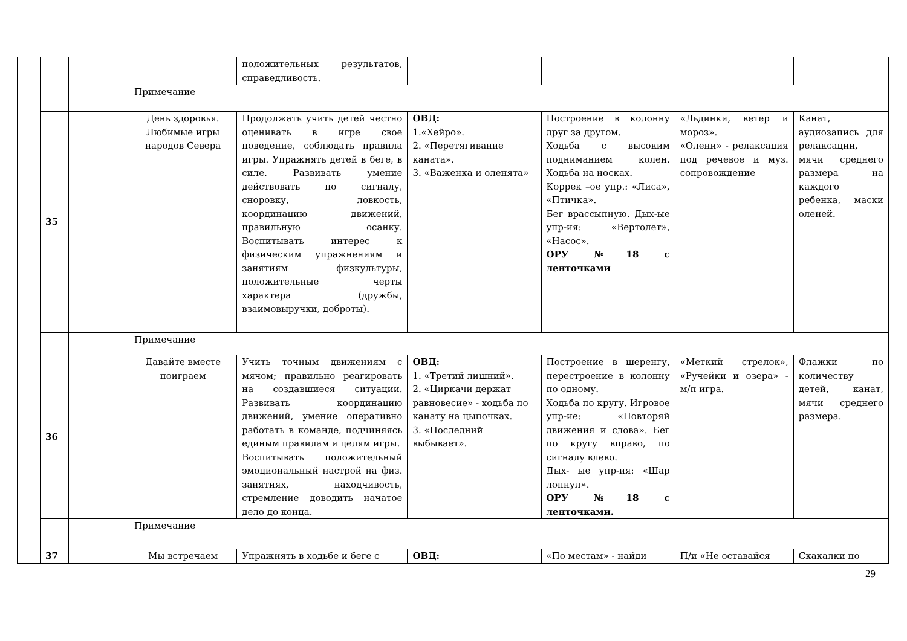| | | | | | положительных результатов, справедливость. | | | | |
| | | | | Примечание | | | | | |
| | 35 | | | День здоровья. Любимые игры народов Севера | Продолжать учить детей честно оценивать в игре свое поведение, соблюдать правила игры. Упражнять детей в беге, в силе. Развивать умение действовать по сигналу, сноровку, ловкость, координацию движений, правильную осанку. Воспитывать интерес к физическим упражнениям и занятиям физкультуры, положительные черты характера (дружбы, взаимовыручки, доброты). | ОВД: 1.«Хейро». 2. «Перетягивание каната». 3. «Важенка и оленята» | Построение в колонну друг за другом. Ходьба с высоким подниманием колен. Ходьба на носках. Коррек –ое упр.: «Лиса», «Птичка». Бег врассыпную. Дых-ые упр-ия: «Вертолет», «Насос». ОРУ №18 с ленточками | «Льдинки, ветер и мороз». «Олени» - релаксация под речевое и муз. сопровождение | Канат, аудиозапись для релаксации, мячи среднего размера на каждого ребенка, маски оленей. |
| | | | | Примечание | | | | | |
| | 36 | | | Давайте вместе поиграем | Учить точным движениям с мячом; правильно реагировать на создавшиеся ситуации. Развивать координацию движений, умение оперативно работать в команде, подчиняясь единым правилам и целям игры. Воспитывать положительный эмоциональный настрой на физ. занятиях, находчивость, стремление доводить начатое дело до конца. | ОВД: 1. «Третий лишний». 2. «Циркачи держат равновесие» - ходьба по канату на цыпочках. 3. «Последний выбывает». | Построение в шеренгу, перестроение в колонну по одному. Ходьба по кругу. Игровое упр-ие: «Повторяй движения и слова». Бег по кругу вправо, по сигналу влево. Дых- ые упр-ия: «Шар лопнул». ОРУ №18 с ленточками. | «Меткий стрелок», «Ручейки и озера» - м/п игра. | Флажки по количеству детей, канат, мячи среднего размера. |
| | | | | Примечание | | | | | |
| | 37 | | | Мы встречаем | Упражнять в ходьбе и беге с | ОВД: | «По местам» - найди | П/и «Не оставайся | Скакалки по |
29